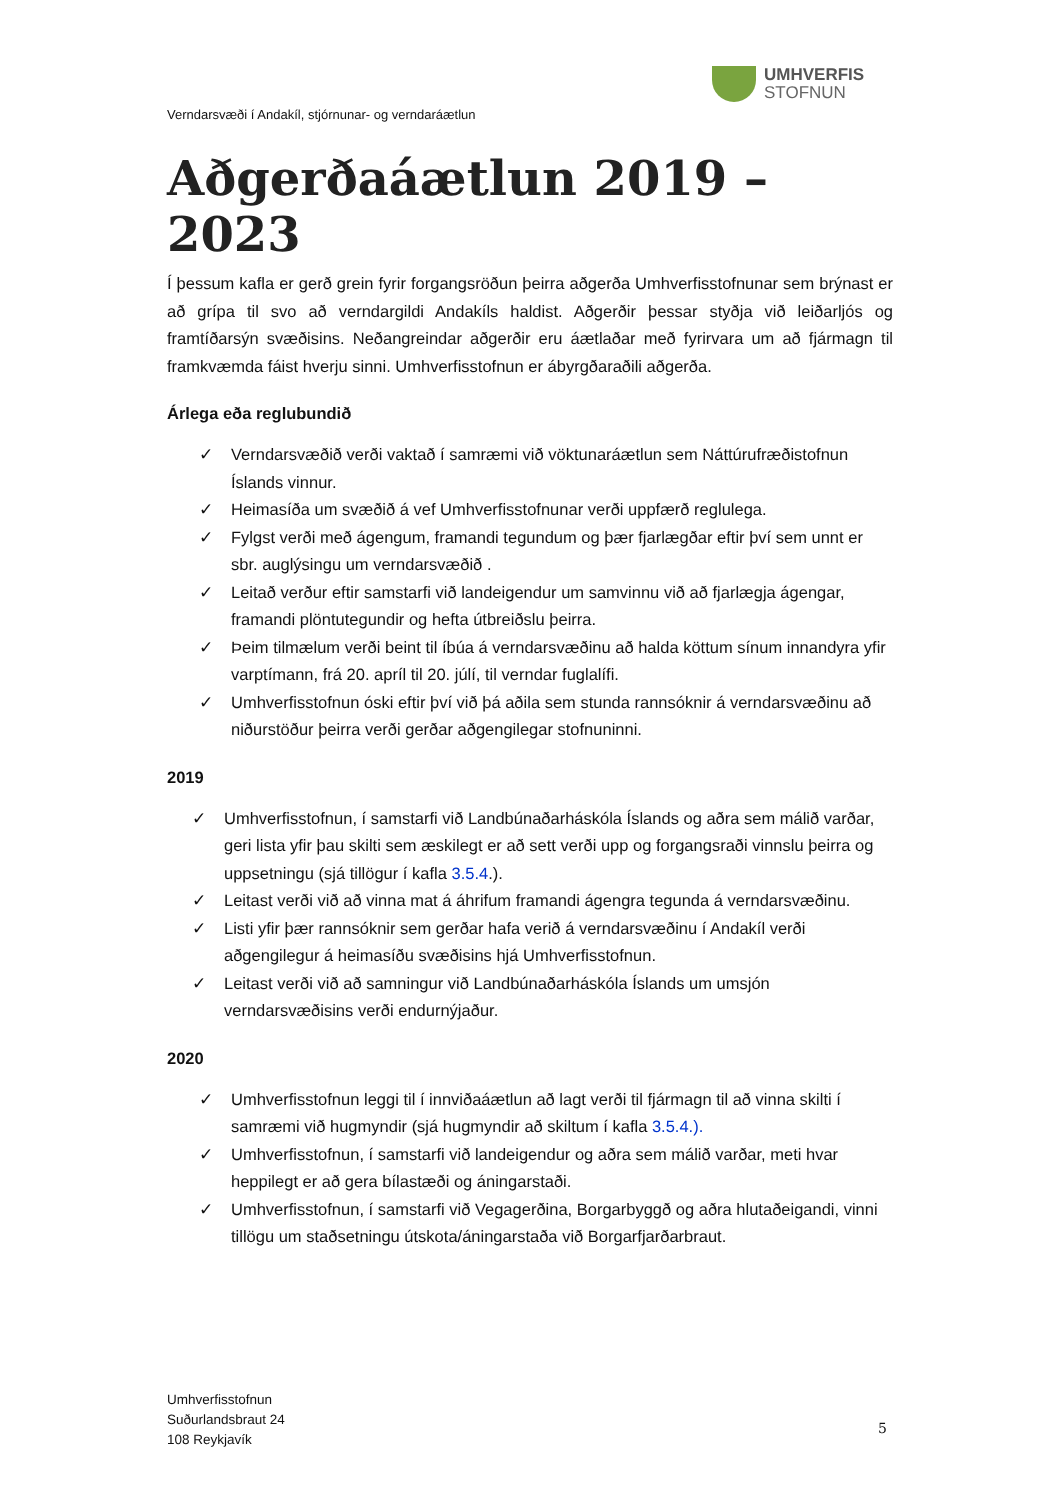UMHVERFIS
STOFNUN
Verndarsvæði í Andakíl, stjórnunar- og verndaráætlun
Aðgerðaáætlun 2019 – 2023
Í þessum kafla er gerð grein fyrir forgangsröðun þeirra aðgerða Umhverfisstofnunar sem brýnast er að grípa til svo að verndargildi Andakíls haldist. Aðgerðir þessar styðja við leiðarljós og framtíðarsýn svæðisins. Neðangreindar aðgerðir eru áætlaðar með fyrirvara um að fjármagn til framkvæmda fáist hverju sinni. Umhverfisstofnun er ábyrgðaraðili aðgerða.
Árlega eða reglubundið
✓ Verndarsvæðið verði vaktað í samræmi við vöktunaráætlun sem Náttúrufræðistofnun Íslands vinnur.
✓ Heimasíða um svæðið á vef Umhverfisstofnunar verði uppfærð reglulega.
✓ Fylgst verði með ágengum, framandi tegundum og þær fjarlægðar eftir því sem unnt er sbr. auglýsingu um verndarsvæðið .
✓ Leitað verður eftir samstarfi við landeigendur um samvinnu við að fjarlægja ágengar, framandi plöntutegundir og hefta útbreiðslu þeirra.
✓ Þeim tilmælum verði beint til íbúa á verndarsvæðinu að halda köttum sínum innandyra yfir varptímann, frá 20. apríl til 20. júlí, til verndar fuglalífi.
✓ Umhverfisstofnun óski eftir því við þá aðila sem stunda rannsóknir á verndarsvæðinu að niðurstöður þeirra verði gerðar aðgengilegar stofnuninni.
2019
✓ Umhverfisstofnun, í samstarfi við Landbúnaðarháskóla Íslands og aðra sem málið varðar, geri lista yfir þau skilti sem æskilegt er að sett verði upp og forgangsraði vinnslu þeirra og uppsetningu (sjá tillögur í kafla 3.5.4.).
✓ Leitast verði við að vinna mat á áhrifum framandi ágengra tegunda á verndarsvæðinu.
✓ Listi yfir þær rannsóknir sem gerðar hafa verið á verndarsvæðinu í Andakíl verði aðgengilegur á heimasíðu svæðisins hjá Umhverfisstofnun.
✓ Leitast verði við að samningur við Landbúnaðarháskóla Íslands um umsjón verndarsvæðisins verði endurnýjaður.
2020
✓ Umhverfisstofnun leggi til í innviðaáætlun að lagt verði til fjármagn til að vinna skilti í samræmi við hugmyndir (sjá hugmyndir að skiltum í kafla 3.5.4.).
✓ Umhverfisstofnun, í samstarfi við landeigendur og aðra sem málið varðar, meti hvar heppilegt er að gera bílastæði og áningarstaði.
✓ Umhverfisstofnun, í samstarfi við Vegagerðina, Borgarbyggð og aðra hlutaðeigandi, vinni tillögu um staðsetningu útskota/áningarstaða við Borgarfjarðarbraut.
Umhverfisstofnun
Suðurlandsbraut 24
108 Reykjavík
5